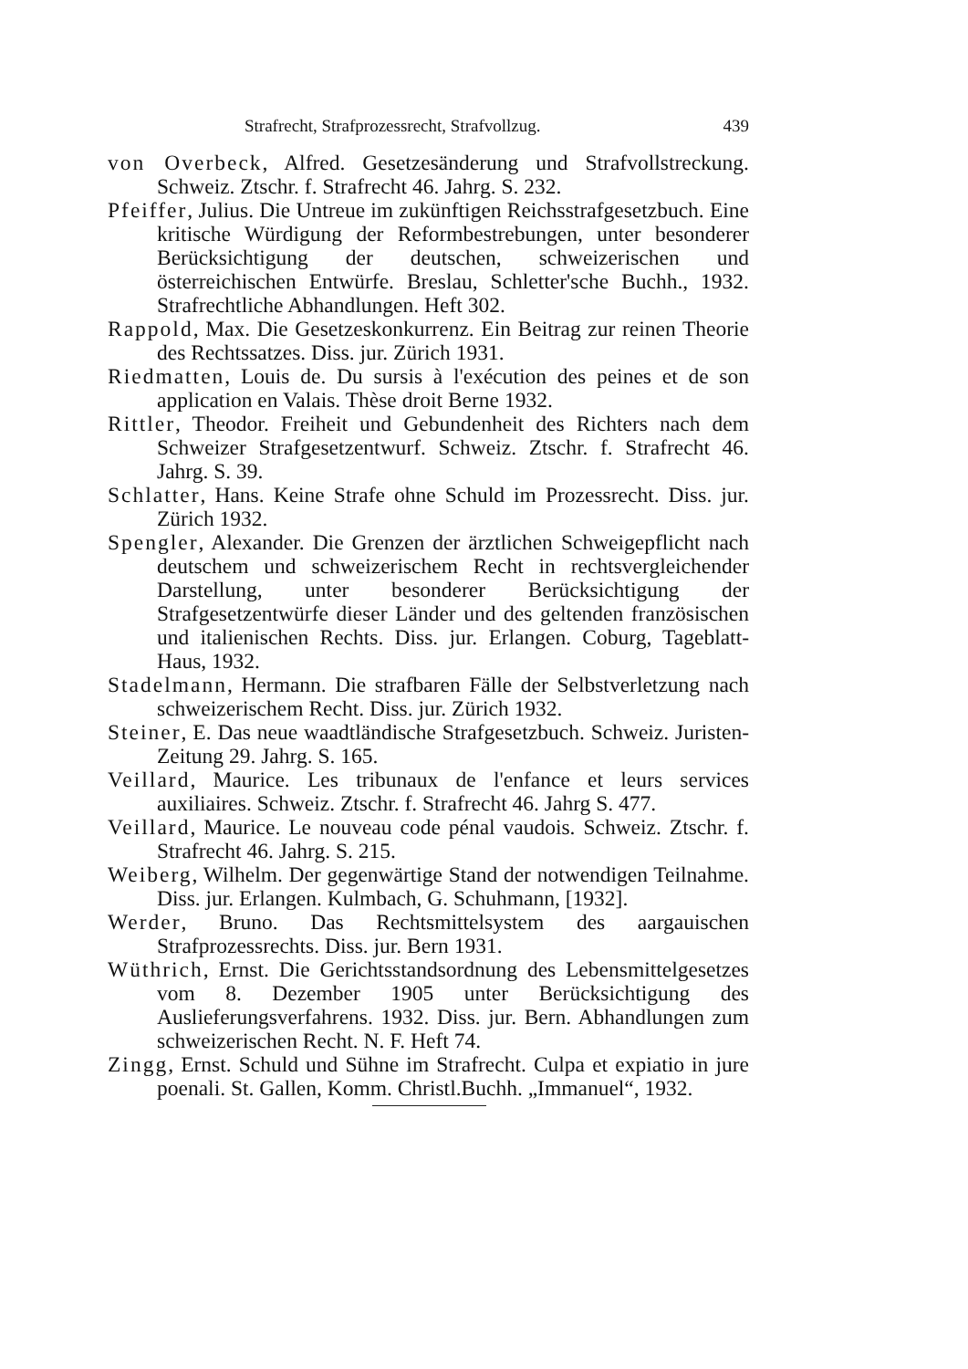Strafrecht, Strafprozessrecht, Strafvollzug. 439
von Overbeck, Alfred. Gesetzesänderung und Strafvollstreckung. Schweiz. Ztschr. f. Strafrecht 46. Jahrg. S. 232.
Pfeiffer, Julius. Die Untreue im zukünftigen Reichsstrafgesetzbuch. Eine kritische Würdigung der Reformbestrebungen, unter besonderer Berücksichtigung der deutschen, schweizerischen und österreichischen Entwürfe. Breslau, Schletter'sche Buchh., 1932. Strafrechtliche Abhandlungen. Heft 302.
Rappold, Max. Die Gesetzeskonkurrenz. Ein Beitrag zur reinen Theorie des Rechtssatzes. Diss. jur. Zürich 1931.
Riedmatten, Louis de. Du sursis à l'exécution des peines et de son application en Valais. Thèse droit Berne 1932.
Rittler, Theodor. Freiheit und Gebundenheit des Richters nach dem Schweizer Strafgesetzentwurf. Schweiz. Ztschr. f. Strafrecht 46. Jahrg. S. 39.
Schlatter, Hans. Keine Strafe ohne Schuld im Prozessrecht. Diss. jur. Zürich 1932.
Spengler, Alexander. Die Grenzen der ärztlichen Schweigepflicht nach deutschem und schweizerischem Recht in rechtsvergleichender Darstellung, unter besonderer Berücksichtigung der Strafgesetzentwürfe dieser Länder und des geltenden französischen und italienischen Rechts. Diss. jur. Erlangen. Coburg, Tageblatt-Haus, 1932.
Stadelmann, Hermann. Die strafbaren Fälle der Selbstverletzung nach schweizerischem Recht. Diss. jur. Zürich 1932.
Steiner, E. Das neue waadtländische Strafgesetzbuch. Schweiz. Juristen-Zeitung 29. Jahrg. S. 165.
Veillard, Maurice. Les tribunaux de l'enfance et leurs services auxiliaires. Schweiz. Ztschr. f. Strafrecht 46. Jahrg S. 477.
Veillard, Maurice. Le nouveau code pénal vaudois. Schweiz. Ztschr. f. Strafrecht 46. Jahrg. S. 215.
Weiberg, Wilhelm. Der gegenwärtige Stand der notwendigen Teilnahme. Diss. jur. Erlangen. Kulmbach, G. Schuhmann, [1932].
Werder, Bruno. Das Rechtsmittelsystem des aargauischen Strafprozessrechts. Diss. jur. Bern 1931.
Wüthrich, Ernst. Die Gerichtsstandsordnung des Lebensmittelgesetzes vom 8. Dezember 1905 unter Berücksichtigung des Auslieferungsverfahrens. 1932. Diss. jur. Bern. Abhandlungen zum schweizerischen Recht. N. F. Heft 74.
Zingg, Ernst. Schuld und Sühne im Strafrecht. Culpa et expiatio in jure poenali. St. Gallen, Komm. Christl.Buchh. „Immanuel“, 1932.